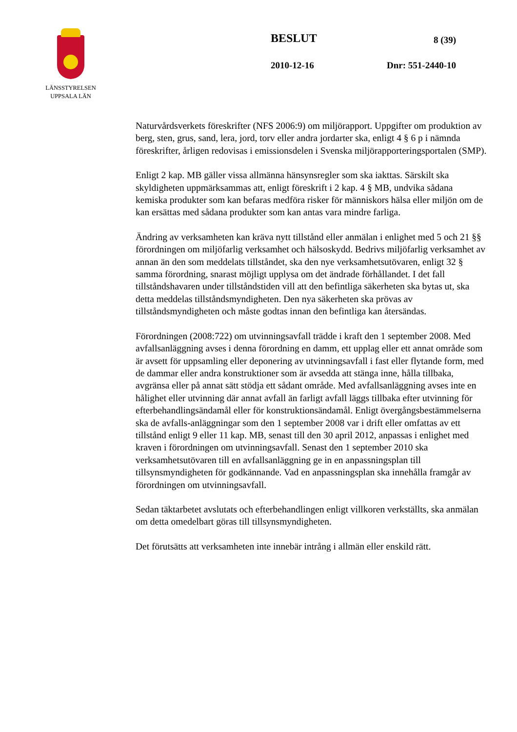LÄNSSTYRELSEN
UPPSALA LÄN
BESLUT 8 (39)
2010-12-16 Dnr: 551-2440-10
Naturvårdsverkets föreskrifter (NFS 2006:9) om miljörapport. Uppgifter om produktion av berg, sten, grus, sand, lera, jord, torv eller andra jordarter ska, enligt 4 § 6 p i nämnda föreskrifter, årligen redovisas i emissionsdelen i Svenska miljörapporteringsportalen (SMP).
Enligt 2 kap. MB gäller vissa allmänna hänsynsregler som ska iakttas. Särskilt ska skyldigheten uppmärksammas att, enligt föreskrift i 2 kap. 4 § MB, undvika sådana kemiska produkter som kan befaras medföra risker för människors hälsa eller miljön om de kan ersättas med sådana produkter som kan antas vara mindre farliga.
Ändring av verksamheten kan kräva nytt tillstånd eller anmälan i enlighet med 5 och 21 §§ förordningen om miljöfarlig verksamhet och hälsoskydd. Bedrivs miljöfarlig verksamhet av annan än den som meddelats tillståndet, ska den nye verksamhetsutövaren, enligt 32 § samma förordning, snarast möjligt upplysa om det ändrade förhållandet. I det fall tillståndshavaren under tillståndstiden vill att den befintliga säkerheten ska bytas ut, ska detta meddelas tillståndsmyndigheten. Den nya säkerheten ska prövas av tillståndsmyndigheten och måste godtas innan den befintliga kan återsändas.
Förordningen (2008:722) om utvinningsavfall trädde i kraft den 1 september 2008. Med avfallsanläggning avses i denna förordning en damm, ett upplag eller ett annat område som är avsett för uppsamling eller deponering av utvinningsavfall i fast eller flytande form, med de dammar eller andra konstruktioner som är avsedda att stänga inne, hålla tillbaka, avgränsa eller på annat sätt stödja ett sådant område. Med avfallsanläggning avses inte en hålighet eller utvinning där annat avfall än farligt avfall läggs tillbaka efter utvinning för efterbehandlingsändamål eller för konstruktionsändamål. Enligt övergångsbestämmelserna ska de avfalls-anläggningar som den 1 september 2008 var i drift eller omfattas av ett tillstånd enligt 9 eller 11 kap. MB, senast till den 30 april 2012, anpassas i enlighet med kraven i förordningen om utvinningsavfall. Senast den 1 september 2010 ska verksamhetsutövaren till en avfallsanläggning ge in en anpassningsplan till tillsynsmyndigheten för godkännande. Vad en anpassningsplan ska innehålla framgår av förordningen om utvinningsavfall.
Sedan täktarbetet avslutats och efterbehandlingen enligt villkoren verkställts, ska anmälan om detta omedelbart göras till tillsynsmyndigheten.
Det förutsätts att verksamheten inte innebär intrång i allmän eller enskild rätt.